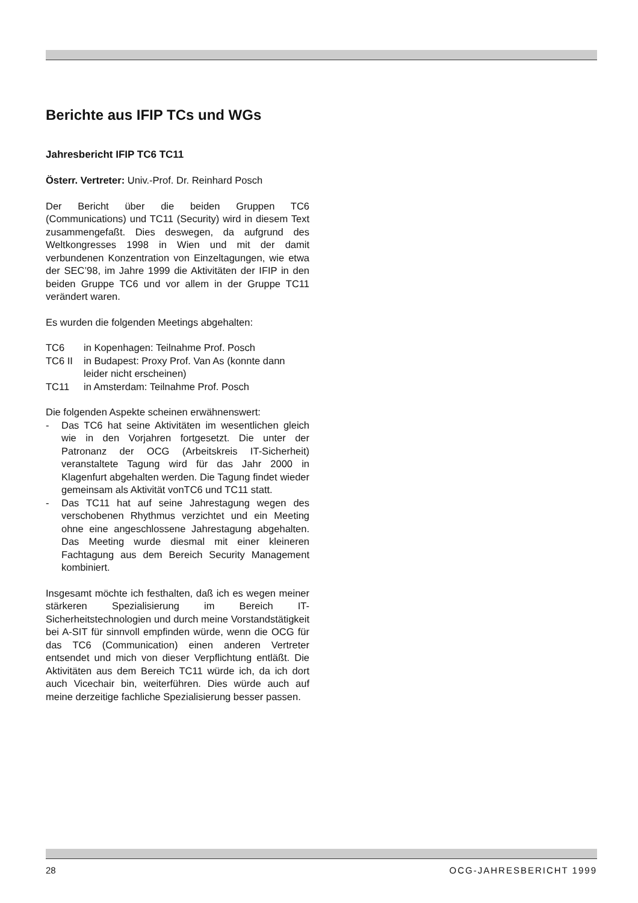Berichte aus IFIP TCs und WGs
Jahresbericht IFIP TC6 TC11
Österr. Vertreter: Univ.-Prof. Dr. Reinhard Posch
Der Bericht über die beiden Gruppen TC6 (Communications) und TC11 (Security) wird in diesem Text zusammengefaßt. Dies deswegen, da aufgrund des Weltkongresses 1998 in Wien und mit der damit verbundenen Konzentration von Einzeltagungen, wie etwa der SEC’98, im Jahre 1999 die Aktivitäten der IFIP in den beiden Gruppe TC6 und vor allem in der Gruppe TC11 verändert waren.
Es wurden die folgenden Meetings abgehalten:
| TC6 | in Kopenhagen: Teilnahme Prof. Posch |
| TC6 II | in Budapest: Proxy Prof. Van As (konnte dann leider nicht erscheinen) |
| TC11 | in Amsterdam: Teilnahme Prof. Posch |
Die folgenden Aspekte scheinen erwähnenswert:
- Das TC6 hat seine Aktivitäten im wesentlichen gleich wie in den Vorjahren fortgesetzt. Die unter der Patronanz der OCG (Arbeitskreis IT-Sicherheit) veranstaltete Tagung wird für das Jahr 2000 in Klagenfurt abgehalten werden. Die Tagung findet wieder gemeinsam als Aktivität vonTC6 und TC11 statt.
- Das TC11 hat auf seine Jahrestagung wegen des verschobenen Rhythmus verzichtet und ein Meeting ohne eine angeschlossene Jahrestagung abgehalten. Das Meeting wurde diesmal mit einer kleineren Fachtagung aus dem Bereich Security Management kombiniert.
Insgesamt möchte ich festhalten, daß ich es wegen meiner stärkeren Spezialisierung im Bereich IT-Sicherheitstechnologien und durch meine Vorstandstätigkeit bei A-SIT für sinnvoll empfinden würde, wenn die OCG für das TC6 (Communication) einen anderen Vertreter entsendet und mich von dieser Verpflichtung entläßt. Die Aktivitäten aus dem Bereich TC11 würde ich, da ich dort auch Vicechair bin, weiterführen. Dies würde auch auf meine derzeitige fachliche Spezialisierung besser passen.
28 OCG-JAHRESBERICHT 1999